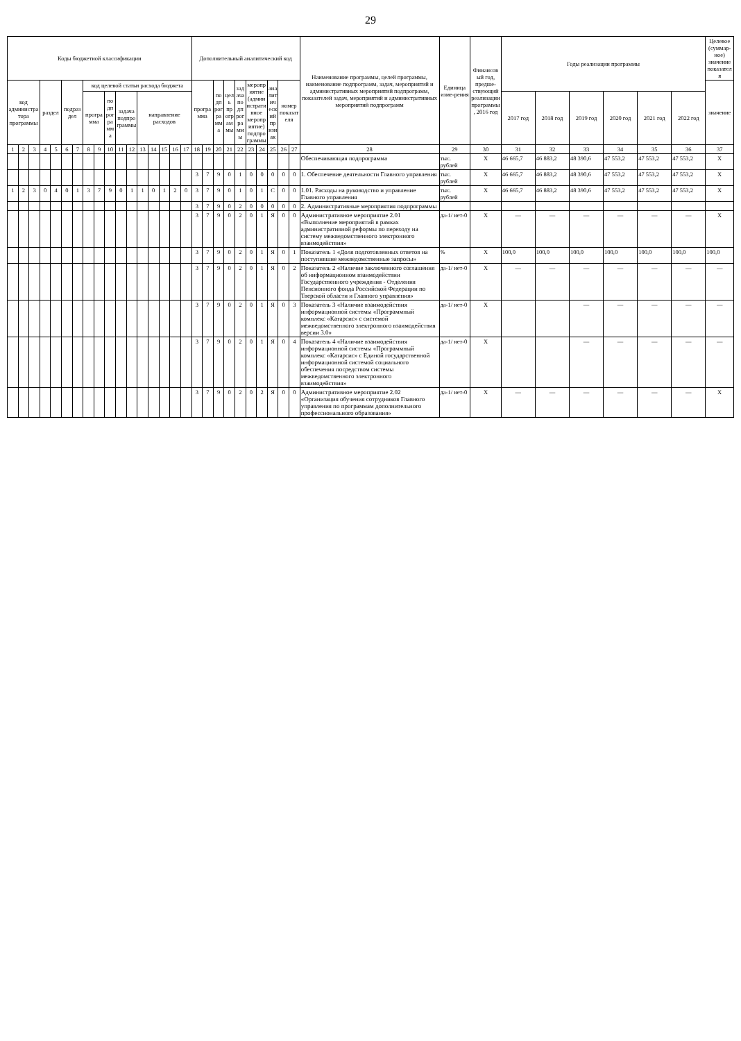29
| Коды бюджетной классификации | | | | | | | | | | | | | | | | | Дополнительный аналитический код | | | | | | | | | | Наименование программы, целей программы, наименование подпрограмм, задач, мероприятий и административных мероприятий подпрограмм, показателей задач, мероприятий и административных мероприятий подпрограмм | Единица изме-рения | Финансовый год, предше-ствующий реализации программы, 2016 год | Годы реализации программы | | | | | | Целевое (суммар-ное) значение показателя |
| --- | --- | --- | --- | --- | --- | --- | --- | --- | --- | --- | --- | --- | --- | --- | --- | --- | --- | --- | --- | --- | --- | --- | --- | --- | --- | --- | --- | --- | --- | --- | --- | --- | --- | --- | --- | --- |
| код администратора программы | | | раздел | | подраздел | | код целевой статьи расхода бюджета | | | | | | | | | | программа | | подпрограмма | цель программы | задача подпрограммы | мероприятие (административное мероприятие) подпрограммы | | аналитический признак | номер показателя | | | | | | | | | | | значение |
| | | | | | | | программа | | подпрограмма | задача подпрограммы | | направление расходов | | | | | | | | | | | | | | | | | | 2017 год | 2018 год | 2019 год | 2020 год | 2021 год | 2022 год | |
| 1 | 2 | 3 | 4 | 5 | 6 | 7 | 8 | 9 | 10 | 11 | 12 | 13 | 14 | 15 | 16 | 17 | 18 | 19 | 20 | 21 | 22 | 23 | 24 | 25 | 26 | 27 | 28 | 29 | 30 | 31 | 32 | 33 | 34 | 35 | 36 | 37 |
| | | | | | | | | | | | | | | | | | | | | | | | | | | | Обеспечивающая подпрограмма | тыс. рублей | X | 46 665,7 | 46 883,2 | 48 390,6 | 47 553,2 | 47 553,2 | 47 553,2 | X |
| | | | | | | | | | | | | | | | | | 3 | 7 | 9 | 0 | 1 | 0 | 0 | 0 | 0 | 0 | 1. Обеспечение деятельности Главного управления | тыс. рублей | X | 46 665,7 | 46 883,2 | 48 390,6 | 47 553,2 | 47 553,2 | 47 553,2 | X |
| 1 | 2 | 3 | 0 | 4 | 0 | 1 | 3 | 7 | 9 | 0 | 1 | 1 | 0 | 1 | 2 | 0 | 3 | 7 | 9 | 0 | 1 | 0 | 1 | С | 0 | 0 | 1.01. Расходы на руководство и управление Главного управления | тыс. рублей | X | 46 665,7 | 46 883,2 | 48 390,6 | 47 553,2 | 47 553,2 | 47 553,2 | X |
| | | | | | | | | | | | | | | | | | 3 | 7 | 9 | 0 | 2 | 0 | 0 | 0 | 0 | 0 | 2. Административные мероприятия подпрограммы | | | | | | | | | |
| | | | | | | | | | | | | | | | | | 3 | 7 | 9 | 0 | 2 | 0 | 1 | Я | 0 | 0 | Административное мероприятие 2.01 «Выполнение мероприятий в рамках административной реформы по переходу на систему межведомственного электронного взаимодействия» | да-1/ нет-0 | X | — | — | — | — | — | — | X |
| | | | | | | | | | | | | | | | | | 3 | 7 | 9 | 0 | 2 | 0 | 1 | Я | 0 | 1 | Показатель 1 «Доля подготовленных ответов на поступившие межведомственные запросы» | % | X | 100,0 | 100,0 | 100,0 | 100,0 | 100,0 | 100,0 | 100,0 |
| | | | | | | | | | | | | | | | | | 3 | 7 | 9 | 0 | 2 | 0 | 1 | Я | 0 | 2 | Показатель 2 «Наличие заключенного соглашения об информационном взаимодействии Государственного учреждения - Отделения Пенсионного фонда Российской Федерации по Тверской области и Главного управления» | да-1/ нет-0 | X | — | — | — | — | — | — | — |
| | | | | | | | | | | | | | | | | | 3 | 7 | 9 | 0 | 2 | 0 | 1 | Я | 0 | 3 | Показатель 3 «Наличие взаимодействия информационной системы «Программный комплекс «Катарсис» с системой межведомственного электронного взаимодействия версии 3.0» | да-1/ нет-0 | X | | | — | — | — | — | — |
| | | | | | | | | | | | | | | | | | 3 | 7 | 9 | 0 | 2 | 0 | 1 | Я | 0 | 4 | Показатель 4 «Наличие взаимодействия информационной системы «Программный комплекс «Катарсис» с Единой государственной информационной системой социального обеспечения посредством системы межведомственного электронного взаимодействия» | да-1/ нет-0 | X | | | — | — | — | — | — |
| | | | | | | | | | | | | | | | | | 3 | 7 | 9 | 0 | 2 | 0 | 2 | Я | 0 | 0 | Административное мероприятие 2.02 «Организация обучения сотрудников Главного управления по программам дополнительного профессионального образования» | да-1/ нет-0 | X | — | — | — | — | — | — | X |